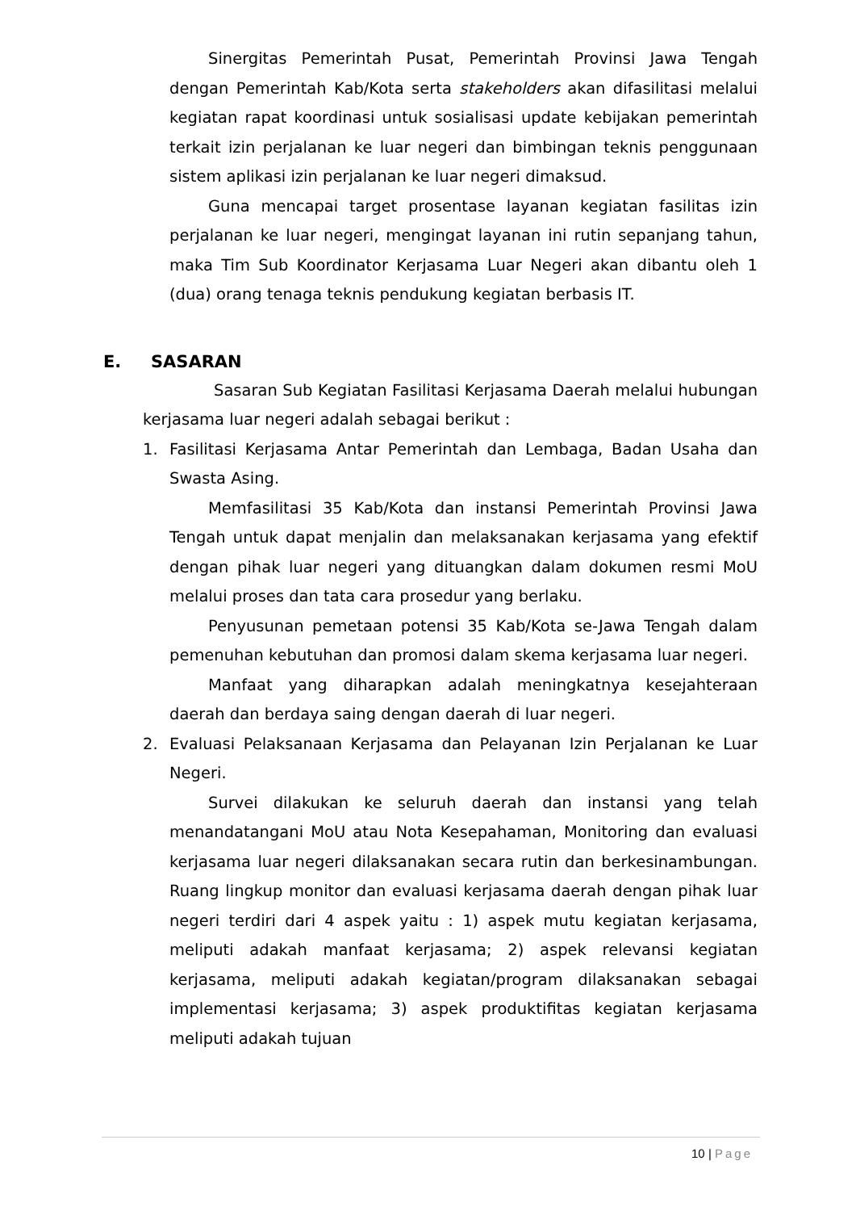Sinergitas Pemerintah Pusat, Pemerintah Provinsi Jawa Tengah dengan Pemerintah Kab/Kota serta stakeholders akan difasilitasi melalui kegiatan rapat koordinasi untuk sosialisasi update kebijakan pemerintah terkait izin perjalanan ke luar negeri dan bimbingan teknis penggunaan sistem aplikasi izin perjalanan ke luar negeri dimaksud.
Guna mencapai target prosentase layanan kegiatan fasilitas izin perjalanan ke luar negeri, mengingat layanan ini rutin sepanjang tahun, maka Tim Sub Koordinator Kerjasama Luar Negeri akan dibantu oleh 1 (dua) orang tenaga teknis pendukung kegiatan berbasis IT.
E. SASARAN
Sasaran Sub Kegiatan Fasilitasi Kerjasama Daerah melalui hubungan kerjasama luar negeri adalah sebagai berikut :
1. Fasilitasi Kerjasama Antar Pemerintah dan Lembaga, Badan Usaha dan Swasta Asing.
Memfasilitasi 35 Kab/Kota dan instansi Pemerintah Provinsi Jawa Tengah untuk dapat menjalin dan melaksanakan kerjasama yang efektif dengan pihak luar negeri yang dituangkan dalam dokumen resmi MoU melalui proses dan tata cara prosedur yang berlaku.
Penyusunan pemetaan potensi 35 Kab/Kota se-Jawa Tengah dalam pemenuhan kebutuhan dan promosi dalam skema kerjasama luar negeri.
Manfaat yang diharapkan adalah meningkatnya kesejahteraan daerah dan berdaya saing dengan daerah di luar negeri.
2. Evaluasi Pelaksanaan Kerjasama dan Pelayanan Izin Perjalanan ke Luar Negeri.
Survei dilakukan ke seluruh daerah dan instansi yang telah menandatangani MoU atau Nota Kesepahaman, Monitoring dan evaluasi kerjasama luar negeri dilaksanakan secara rutin dan berkesinambungan. Ruang lingkup monitor dan evaluasi kerjasama daerah dengan pihak luar negeri terdiri dari 4 aspek yaitu : 1) aspek mutu kegiatan kerjasama, meliputi adakah manfaat kerjasama; 2) aspek relevansi kegiatan kerjasama, meliputi adakah kegiatan/program dilaksanakan sebagai implementasi kerjasama; 3) aspek produktifitas kegiatan kerjasama meliputi adakah tujuan
10 | Page